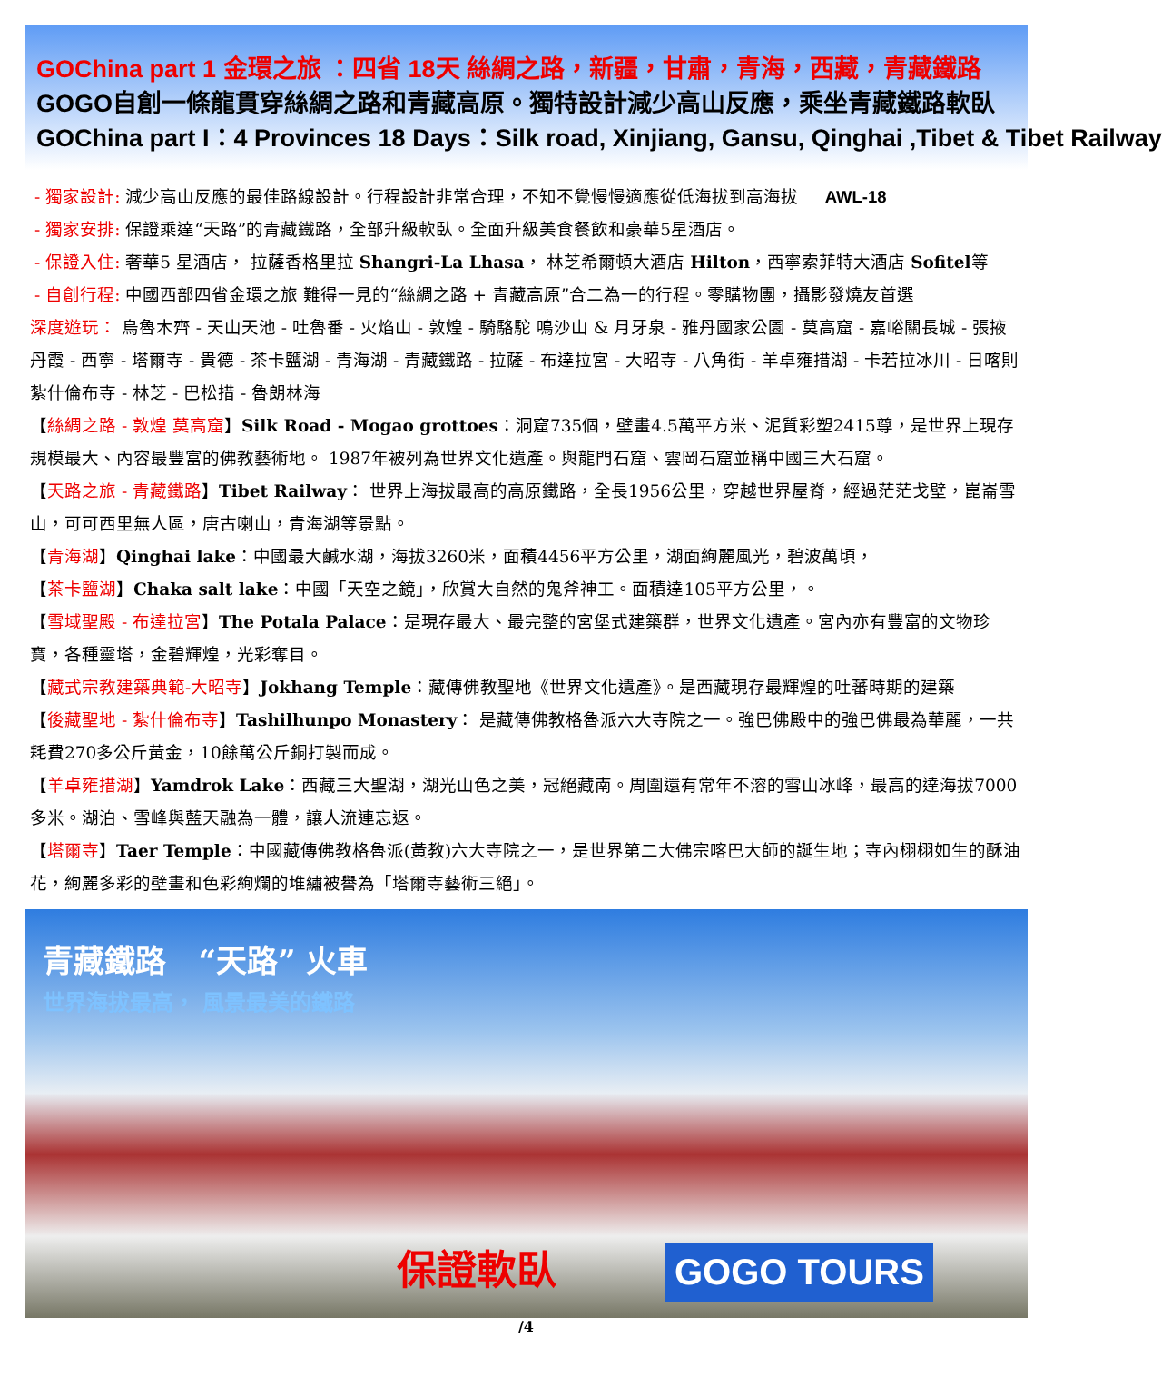GOChina part 1 金環之旅 ：四省 18天 絲綢之路，新疆，甘肅，青海，西藏，青藏鐵路
GOGO自創一條龍貫穿絲綢之路和青藏高原。獨特設計減少高山反應，乘坐青藏鐵路軟臥
GOChina part I：4 Provinces 18 Days：Silk road, Xinjiang, Gansu, Qinghai ,Tibet & Tibet Railway
- 獨家設計: 減少高山反應的最佳路線設計。行程設計非常合理，不知不覺慢慢適應從低海拔到高海拔 AWL-18
- 獨家安排: 保證乘達“天路”的青藏鐵路，全部升級軟臥。全面升級美食餐飲和豪華5星酒店。
- 保證入住: 奢華5 星酒店， 拉薩香格里拉 Shangri-La Lhasa， 林芝希爾頓大酒店 Hilton，西寧索菲特大酒店 Sofitel等
- 自創行程: 中國西部四省金環之旅 難得一見的“絲綢之路 + 青藏高原”合二為一的行程。零購物團，攝影發燒友首選
深度遊玩： 烏魯木齊 - 天山天池 - 吐魯番 - 火焰山 - 敦煌 - 騎駱駝 鳴沙山 & 月牙泉 - 雅丹國家公園 - 莫高窟 - 嘉峪關長城 - 張掖丹霞 - 西寧 - 塔爾寺 - 貴德 - 茶卡鹽湖 - 青海湖 - 青藏鐵路 - 拉薩 - 布達拉宮 - 大昭寺 - 八角街 - 羊卓雍措湖 - 卡若拉冰川 - 日喀則紮什倫布寺 - 林芝 - 巴松措 - 魯朗林海
【絲綢之路 - 敦煌 莫高窟】Silk Road - Mogao grottoes：洞窟735個，壁畫4.5萬平方米、泥質彩塑2415尊，是世界上現存規模最大、內容最豐富的佛教藝術地。 1987年被列為世界文化遺產。與龍門石窟、雲岡石窟並稱中國三大石窟。
【天路之旅 - 青藏鐵路】Tibet Railway： 世界上海拔最高的高原鐵路，全長1956公里，穿越世界屋脊，經過茫茫戈壁，崑崙雪山，可可西里無人區，唐古喇山，青海湖等景點。
【青海湖】Qinghai lake：中國最大鹹水湖，海拔3260米，面積4456平方公里，湖面絢麗風光，碧波萬頃，
【茶卡鹽湖】Chaka salt lake：中國「天空之鏡」，欣賞大自然的鬼斧神工。面積達105平方公里，。
【雪域聖殿 - 布達拉宮】The Potala Palace：是現存最大、最完整的宮堡式建築群，世界文化遺產。宮內亦有豐富的文物珍寶，各種靈塔，金碧輝煌，光彩奪目。
【藏式宗教建築典範-大昭寺】Jokhang Temple：藏傳佛教聖地《世界文化遺產》。是西藏現存最輝煌的吐蕃時期的建築
【後藏聖地 - 紮什倫布寺】Tashilhunpo Monastery： 是藏傳佛教格魯派六大寺院之一。強巴佛殿中的強巴佛最為華麗，一共耗費270多公斤黃金，10餘萬公斤銅打製而成。
【羊卓雍措湖】Yamdrok Lake：西藏三大聖湖，湖光山色之美，冠絕藏南。周圍還有常年不溶的雪山冰峰，最高的達海拔7000多米。湖泊、雪峰與藍天融為一體，讓人流連忘返。
【塔爾寺】Taer Temple：中國藏傳佛教格魯派(黃教)六大寺院之一，是世界第二大佛宗喀巴大師的誕生地；寺內栩栩如生的酥油花，絢麗多彩的壁畫和色彩絢爛的堆繡被譽為「塔爾寺藝術三絕」。
青藏鐵路 “天路” 火車
世界海拔最高， 風景最美的鐵路
保證軟臥 GOGO TOURS
/4